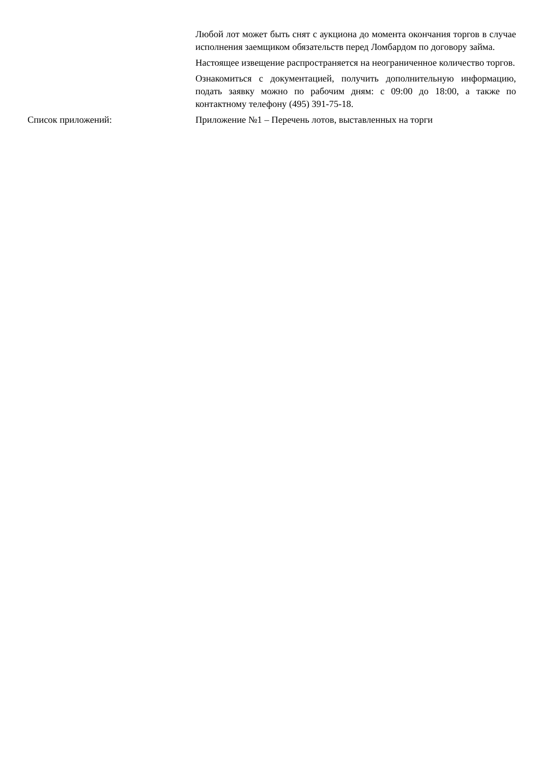Любой лот может быть снят с аукциона до момента окончания торгов в случае исполнения заемщиком обязательств перед Ломбардом по договору займа.
Настоящее извещение распространяется на неограниченное количество торгов.
Ознакомиться с документацией, получить дополнительную информацию, подать заявку можно по рабочим дням: с 09:00 до 18:00, а также по контактному телефону (495) 391-75-18.
Список приложений: Приложение №1 – Перечень лотов, выставленных на торги